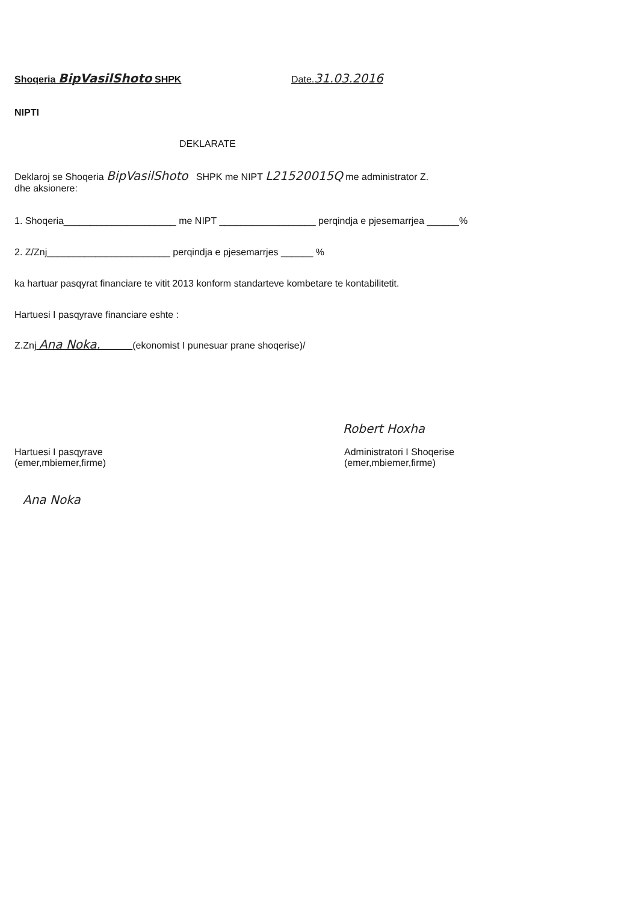Shoqeria BipVasilShoto SHPK Date.31.03.2016
NIPTI
DEKLARATE
Deklaroj se Shoqeria BipVasilShoto SHPK me NIPT L21520015Q me administrator Z.
dhe aksionere:
1. Shoqeria_____________________ me NIPT __________________ perqindja e pjesemarrjea ______%
2. Z/Znj_______________________ perqindja e pjesemarrjes ______ %
ka hartuar pasqyrat financiare te vitit 2013 konform standarteve kombetare te kontabilitetit.
Hartuesi I pasqyrave financiare eshte :
Z.Znj Ana Noka. (ekonomist I punesuar prane shoqerise)/
Robert Hoxha
Hartuesi I pasqyrave
(emer,mbiemer,firme)
Administratori I Shoqerise
(emer,mbiemer,firme)
Ana Noka